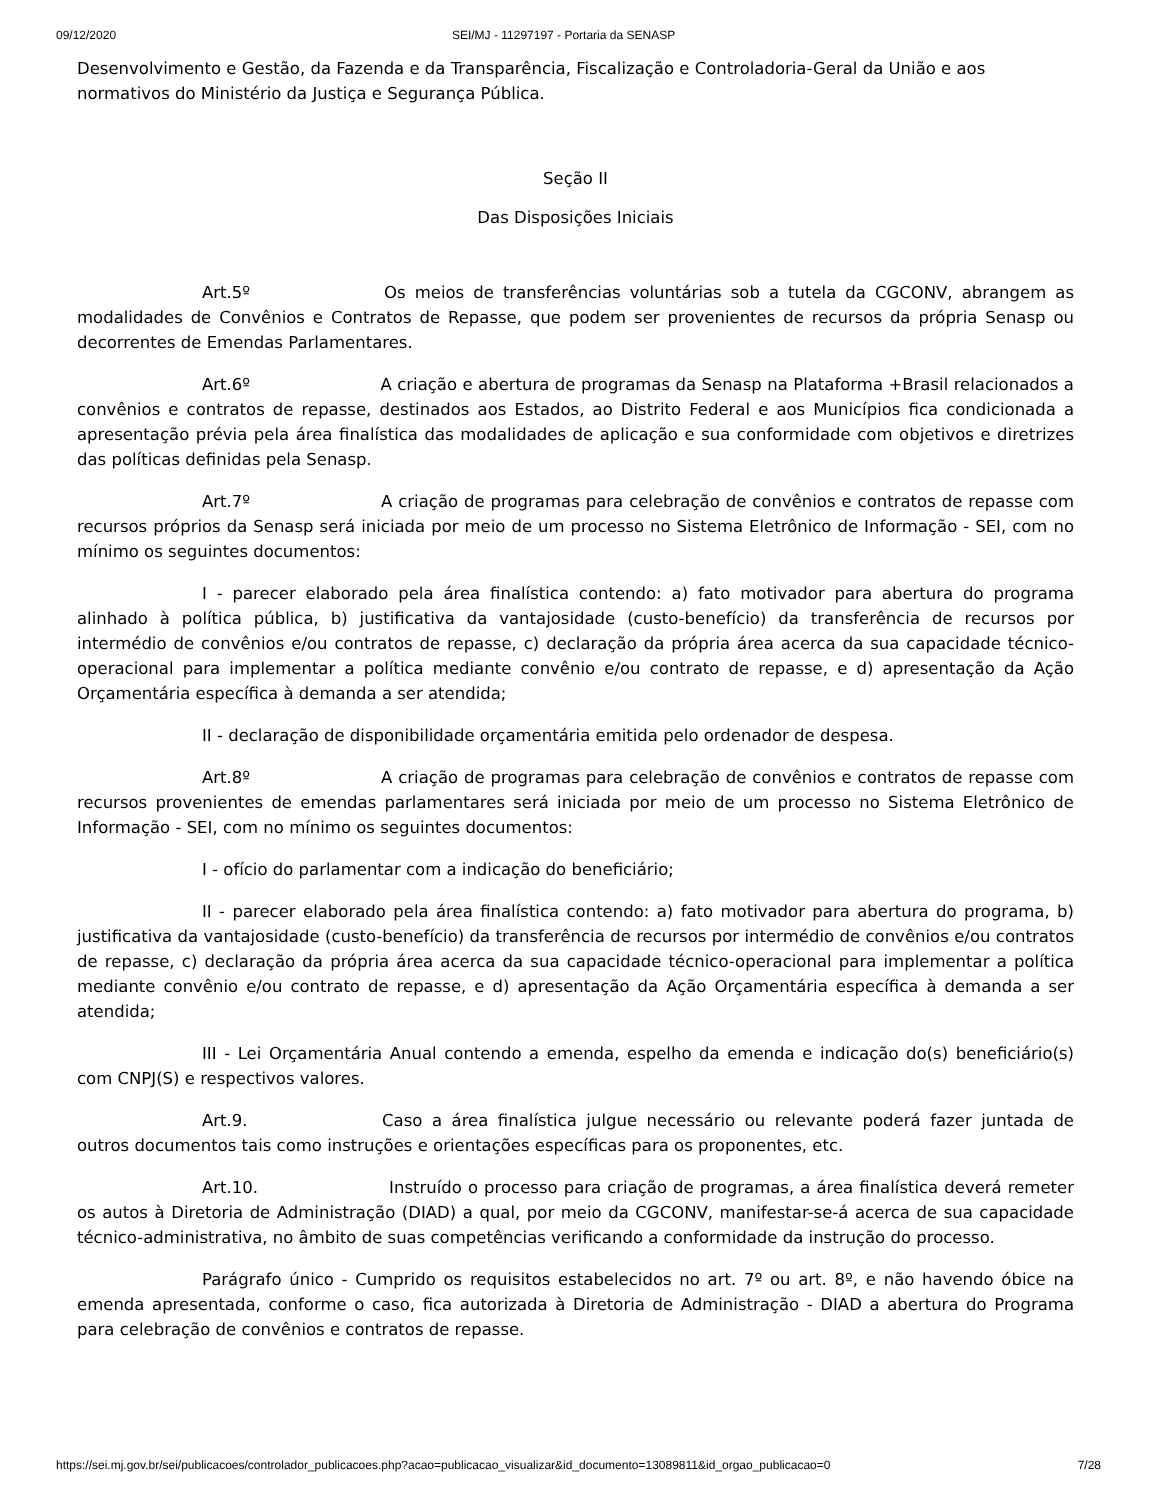09/12/2020 SEI/MJ - 11297197 - Portaria da SENASP
Desenvolvimento e Gestão, da Fazenda e da Transparência, Fiscalização e Controladoria-Geral da União e aos normativos do Ministério da Justiça e Segurança Pública.
Seção II
Das Disposições Iniciais
Art.5º Os meios de transferências voluntárias sob a tutela da CGCONV, abrangem as modalidades de Convênios e Contratos de Repasse, que podem ser provenientes de recursos da própria Senasp ou decorrentes de Emendas Parlamentares.
Art.6º A criação e abertura de programas da Senasp na Plataforma +Brasil relacionados a convênios e contratos de repasse, destinados aos Estados, ao Distrito Federal e aos Municípios fica condicionada a apresentação prévia pela área finalística das modalidades de aplicação e sua conformidade com objetivos e diretrizes das políticas definidas pela Senasp.
Art.7º A criação de programas para celebração de convênios e contratos de repasse com recursos próprios da Senasp será iniciada por meio de um processo no Sistema Eletrônico de Informação - SEI, com no mínimo os seguintes documentos:
I - parecer elaborado pela área finalística contendo: a) fato motivador para abertura do programa alinhado à política pública, b) justificativa da vantajosidade (custo-benefício) da transferência de recursos por intermédio de convênios e/ou contratos de repasse, c) declaração da própria área acerca da sua capacidade técnico-operacional para implementar a política mediante convênio e/ou contrato de repasse, e d) apresentação da Ação Orçamentária específica à demanda a ser atendida;
II - declaração de disponibilidade orçamentária emitida pelo ordenador de despesa.
Art.8º A criação de programas para celebração de convênios e contratos de repasse com recursos provenientes de emendas parlamentares será iniciada por meio de um processo no Sistema Eletrônico de Informação - SEI, com no mínimo os seguintes documentos:
I - ofício do parlamentar com a indicação do beneficiário;
II - parecer elaborado pela área finalística contendo: a) fato motivador para abertura do programa, b) justificativa da vantajosidade (custo-benefício) da transferência de recursos por intermédio de convênios e/ou contratos de repasse, c) declaração da própria área acerca da sua capacidade técnico-operacional para implementar a política mediante convênio e/ou contrato de repasse, e d) apresentação da Ação Orçamentária específica à demanda a ser atendida;
III - Lei Orçamentária Anual contendo a emenda, espelho da emenda e indicação do(s) beneficiário(s) com CNPJ(S) e respectivos valores.
Art.9. Caso a área finalística julgue necessário ou relevante poderá fazer juntada de outros documentos tais como instruções e orientações específicas para os proponentes, etc.
Art.10. Instruído o processo para criação de programas, a área finalística deverá remeter os autos à Diretoria de Administração (DIAD) a qual, por meio da CGCONV, manifestar-se-á acerca de sua capacidade técnico-administrativa, no âmbito de suas competências verificando a conformidade da instrução do processo.
Parágrafo único - Cumprido os requisitos estabelecidos no art. 7º ou art. 8º, e não havendo óbice na emenda apresentada, conforme o caso, fica autorizada à Diretoria de Administração - DIAD a abertura do Programa para celebração de convênios e contratos de repasse.
https://sei.mj.gov.br/sei/publicacoes/controlador_publicacoes.php?acao=publicacao_visualizar&id_documento=13089811&id_orgao_publicacao=0 7/28